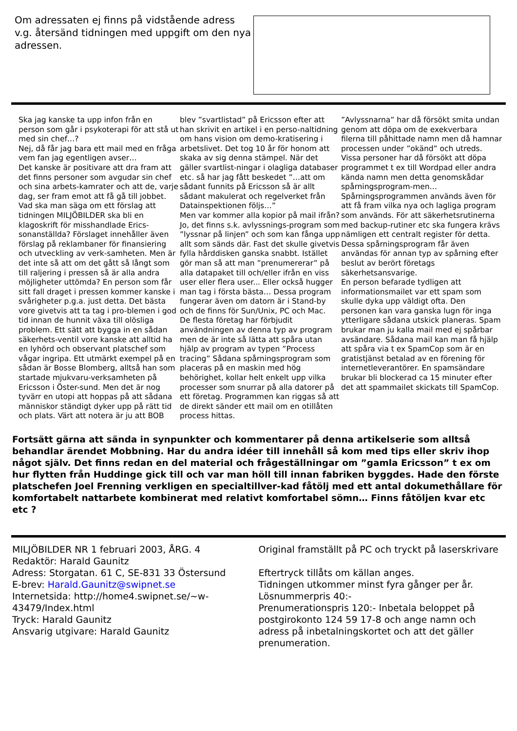Om adressaten ej finns på vidstående adress v.g. återsänd tidningen med uppgift om den nya adressen.
Ska jag kanske ta upp infon från en person som går i psykoterapi för att stå ut med sin chef…?
Nej, då får jag bara ett mail med en fråga vem fan jag egentligen avser…
Det kanske är positivare att dra fram att det finns personer som avgudar sin chef och sina arbets-kamrater och att de, varje dag, ser fram emot att få gå till jobbet.
Vad ska man säga om ett förslag att tidningen MILJÖBILDER ska bli en klagoskrift för misshandlade Erics-sonanställda? Förslaget innehåller även förslag på reklambaner för finansiering och utveckling av verk-samheten. Men är det inte så att om det gått så långt som till raljering i pressen så är alla andra möjligheter uttömda? En person som får sitt fall draget i pressen kommer kanske i svårigheter p.g.a. just detta. Det bästa vore givetvis att ta tag i pro-blemen i god tid innan de hunnit växa till olösliga problem. Ett sätt att bygga in en sådan säkerhets-ventil vore kanske att alltid ha en lyhörd och observant platschef som vågar ingripa. Ett utmärkt exempel på en sådan är Bosse Blomberg, alltså han som startade mjukvaru-verksamheten på Ericsson i Öster-sund. Men det är nog tyvärr en utopi att hoppas på att sådana människor ständigt dyker upp på rätt tid och plats. Värt att notera är ju att BOB
blev ”svartlistad” på Ericsson efter att han skrivit en artikel i en perso-naltidning om hans vision om demo-kratisering i arbetslivet. Det tog 10 år för honom att skaka av sig denna stämpel. När det gäller svartlist-ningar i olagliga databaser etc. så har jag fått beskedet ”…att om sådant funnits på Ericsson så är allt sådant makulerat och regelverket från Datainspektionen följs…”
Men var kommer alla kopior på mail ifrån? Jo, det finns s.k. avlyssnings-program som ”lyssnar på linjen” och som kan fånga upp allt som sänds där. Fast det skulle givetvis fylla hårddisken ganska snabbt. Istället gör man så att man ”prenumererar” på alla datapaket till och/eller ifrån en viss user eller flera user... Eller också hugger man tag i första bästa… Dessa program fungerar även om datorn är i Stand-by och de finns för Sun/Unix, PC och Mac.
De flesta företag har förbjudit användningen av denna typ av program men de är inte så lätta att spåra utan hjälp av program av typen ”Process tracing” Sådana spårningsprogram som placeras på en maskin med hög behörighet, kollar helt enkelt upp vilka processer som snurrar på alla datorer på ett företag. Programmen kan riggas så att de direkt sänder ett mail om en otillåten process hittas.
”Avlyssnarna” har då försökt smita undan genom att döpa om de exekverbara filerna till påhittade namn men då hamnar processen under ”okänd” och utreds. Vissa personer har då försökt att döpa programmet t ex till Wordpad eller andra kända namn men detta genomskådar spårningsprogram-men…
Spårningsprogrammen används även för att få fram vilka nya och lagliga program som används. För att säkerhetsrutinerna med backup-rutiner etc ska fungera krävs nämligen ett centralt register för detta.
Dessa spårningsprogram får även användas för annan typ av spårning efter beslut av berört företags säkerhetsansvarige.
En person befarade tydligen att informationsmailet var ett spam som skulle dyka upp väldigt ofta. Den personen kan vara ganska lugn för inga ytterligare sådana utskick planeras. Spam brukar man ju kalla mail med ej spårbar avsändare. Sådana mail kan man få hjälp att spåra via t ex SpamCop som är en gratistjänst betalad av en förening för internetleverantörer. En spamsändare brukar bli blockerad ca 15 minuter efter det att spammailet skickats till SpamCop.
Fortsätt gärna att sända in synpunkter och kommentarer på denna artikelserie som alltså behandlar ärendet Mobbning. Har du andra idéer till innehåll så kom med tips eller skriv ihop något själv. Det finns redan en del material och frågeställningar om ”gamla Ericsson” t ex om hur flytten från Huddinge gick till och var man höll till innan fabriken byggdes. Hade den förste platschefen Joel Frenning verkligen en specialtillver-kad fåtölj med ett antal dokumethållare för komfortabelt nattarbete kombinerat med relativt komfortabel sömn… Finns fåtöljen kvar etc etc ?
MILJÖBILDER NR 1 februari 2003, ÅRG. 4
Redaktör: Harald Gaunitz
Adress: Storgatan. 61 C, SE-831 33 Östersund
E-brev: Harald.Gaunitz@swipnet.se
Internetsida: http://home4.swipnet.se/~w-43479/Index.html
Tryck: Harald Gaunitz
Ansvarig utgivare: Harald Gaunitz
Original framställt på PC och tryckt på laserskrivare
Eftertryck tillåts om källan anges.
Tidningen utkommer minst fyra gånger per år.
Lösnummerpris 40:-
Prenumerationspris 120:- Inbetala beloppet på postgirokonto 124 59 17-8 och ange namn och adress på inbetalningskortet och att det gäller prenumeration.